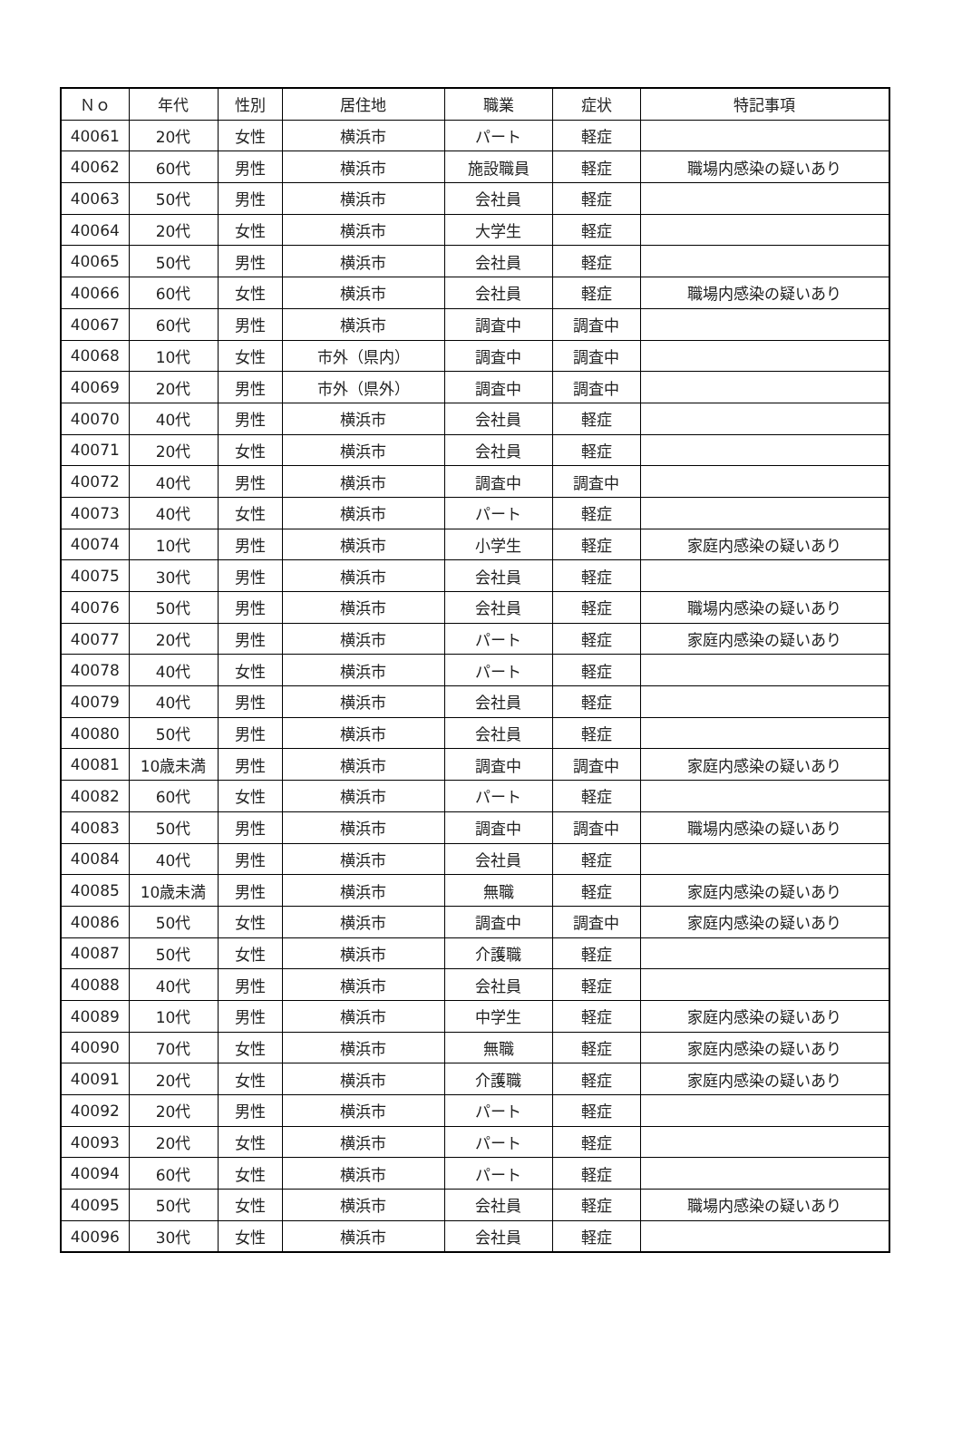| Ｎｏ | 年代 | 性別 | 居住地 | 職業 | 症状 | 特記事項 |
| --- | --- | --- | --- | --- | --- | --- |
| 40061 | 20代 | 女性 | 横浜市 | パート | 軽症 | |
| 40062 | 60代 | 男性 | 横浜市 | 施設職員 | 軽症 | 職場内感染の疑いあり |
| 40063 | 50代 | 男性 | 横浜市 | 会社員 | 軽症 | |
| 40064 | 20代 | 女性 | 横浜市 | 大学生 | 軽症 | |
| 40065 | 50代 | 男性 | 横浜市 | 会社員 | 軽症 | |
| 40066 | 60代 | 女性 | 横浜市 | 会社員 | 軽症 | 職場内感染の疑いあり |
| 40067 | 60代 | 男性 | 横浜市 | 調査中 | 調査中 | |
| 40068 | 10代 | 女性 | 市外（県内） | 調査中 | 調査中 | |
| 40069 | 20代 | 男性 | 市外（県外） | 調査中 | 調査中 | |
| 40070 | 40代 | 男性 | 横浜市 | 会社員 | 軽症 | |
| 40071 | 20代 | 女性 | 横浜市 | 会社員 | 軽症 | |
| 40072 | 40代 | 男性 | 横浜市 | 調査中 | 調査中 | |
| 40073 | 40代 | 女性 | 横浜市 | パート | 軽症 | |
| 40074 | 10代 | 男性 | 横浜市 | 小学生 | 軽症 | 家庭内感染の疑いあり |
| 40075 | 30代 | 男性 | 横浜市 | 会社員 | 軽症 | |
| 40076 | 50代 | 男性 | 横浜市 | 会社員 | 軽症 | 職場内感染の疑いあり |
| 40077 | 20代 | 男性 | 横浜市 | パート | 軽症 | 家庭内感染の疑いあり |
| 40078 | 40代 | 女性 | 横浜市 | パート | 軽症 | |
| 40079 | 40代 | 男性 | 横浜市 | 会社員 | 軽症 | |
| 40080 | 50代 | 男性 | 横浜市 | 会社員 | 軽症 | |
| 40081 | 10歳未満 | 男性 | 横浜市 | 調査中 | 調査中 | 家庭内感染の疑いあり |
| 40082 | 60代 | 女性 | 横浜市 | パート | 軽症 | |
| 40083 | 50代 | 男性 | 横浜市 | 調査中 | 調査中 | 職場内感染の疑いあり |
| 40084 | 40代 | 男性 | 横浜市 | 会社員 | 軽症 | |
| 40085 | 10歳未満 | 男性 | 横浜市 | 無職 | 軽症 | 家庭内感染の疑いあり |
| 40086 | 50代 | 女性 | 横浜市 | 調査中 | 調査中 | 家庭内感染の疑いあり |
| 40087 | 50代 | 女性 | 横浜市 | 介護職 | 軽症 | |
| 40088 | 40代 | 男性 | 横浜市 | 会社員 | 軽症 | |
| 40089 | 10代 | 男性 | 横浜市 | 中学生 | 軽症 | 家庭内感染の疑いあり |
| 40090 | 70代 | 女性 | 横浜市 | 無職 | 軽症 | 家庭内感染の疑いあり |
| 40091 | 20代 | 女性 | 横浜市 | 介護職 | 軽症 | 家庭内感染の疑いあり |
| 40092 | 20代 | 男性 | 横浜市 | パート | 軽症 | |
| 40093 | 20代 | 女性 | 横浜市 | パート | 軽症 | |
| 40094 | 60代 | 女性 | 横浜市 | パート | 軽症 | |
| 40095 | 50代 | 女性 | 横浜市 | 会社員 | 軽症 | 職場内感染の疑いあり |
| 40096 | 30代 | 女性 | 横浜市 | 会社員 | 軽症 | |